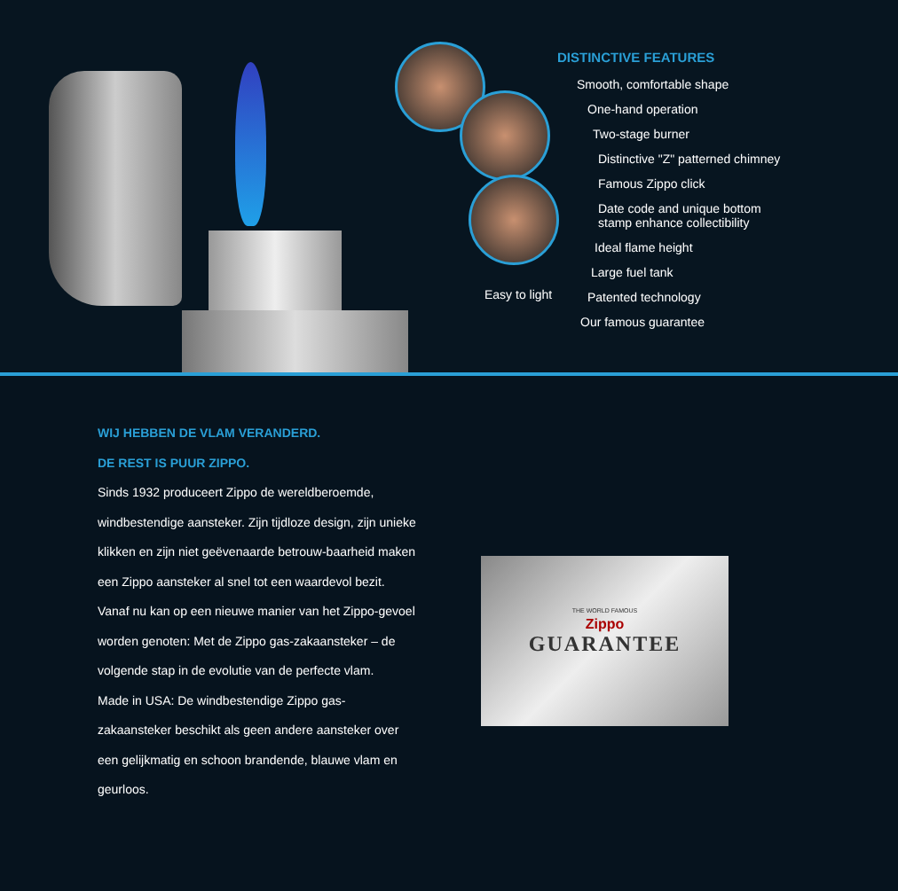Easy to light
DISTINCTIVE FEATURES
Smooth, comfortable shape
One-hand operation
Two-stage burner
Distinctive "Z" patterned chimney
Famous Zippo click
Date code and unique bottom
stamp enhance collectibility
Ideal flame height
Large fuel tank
Patented technology
Our famous guarantee
WIJ HEBBEN DE VLAM VERANDERD.
DE REST IS PUUR ZIPPO.
Sinds 1932 produceert Zippo de wereldberoemde, windbestendige aansteker. Zijn tijdloze design, zijn unieke klikken en zijn niet geëvenaarde betrouw-baarheid maken een Zippo aansteker al snel tot een waardevol bezit. Vanaf nu kan op een nieuwe manier van het Zippo-gevoel worden genoten: Met de Zippo gas-zakaansteker – de volgende stap in de evolutie van de perfecte vlam.
Made in USA: De windbestendige Zippo gas-zakaansteker beschikt als geen andere aansteker over een gelijkmatig en schoon brandende, blauwe vlam en geurloos.
THE WORLD FAMOUS
Zippo
GUARANTEE